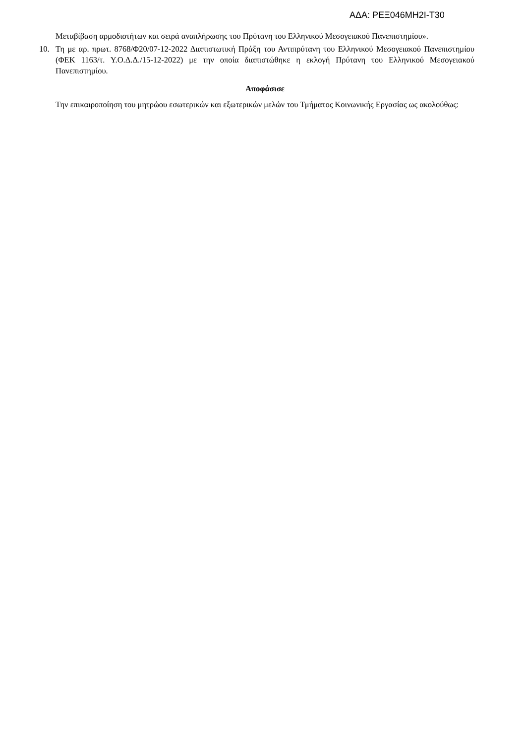ΑΔΑ: ΡΕΞ046ΜΗ2Ι-Τ30
Μεταβίβαση αρμοδιοτήτων και σειρά αναπλήρωσης του Πρύτανη του Ελληνικού Μεσογειακού Πανεπιστημίου».
10. Τη με αρ. πρωτ. 8768/Φ20/07-12-2022 Διαπιστωτική Πράξη του Αντιπρύτανη του Ελληνικού Μεσογειακού Πανεπιστημίου (ΦΕΚ 1163/τ. Υ.Ο.Δ.Δ./15-12-2022) με την οποία διαπιστώθηκε η εκλογή Πρύτανη του Ελληνικού Μεσογειακού Πανεπιστημίου.
Αποφάσισε
Την επικαιροποίηση του μητρώου εσωτερικών και εξωτερικών μελών του Τμήματος Κοινωνικής Εργασίας ως ακολούθως: